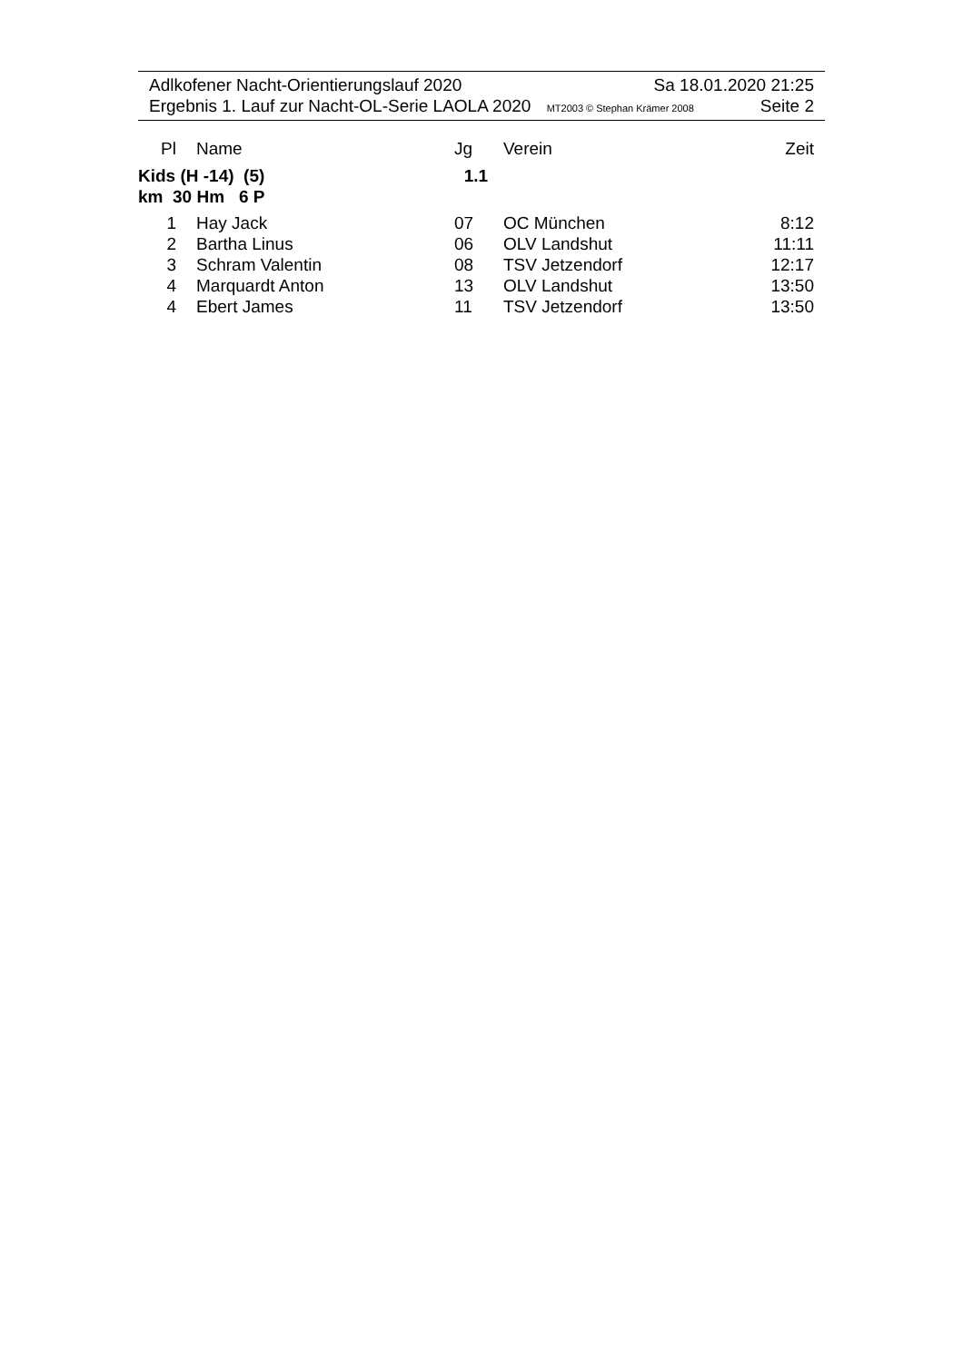Adlkofener Nacht-Orientierungslauf 2020 Sa 18.01.2020 21:25
Ergebnis 1. Lauf zur Nacht-OL-Serie LAOLA 2020 MT2003 © Stephan Krämer 2008 Seite 2
| Pl | Name | Jg | Verein | Zeit |
| --- | --- | --- | --- | --- |
| Kids (H -14) (5) 1.1 km 30 Hm 6 P | | | | |
| 1 | Hay Jack | 07 | OC München | 8:12 |
| 2 | Bartha Linus | 06 | OLV Landshut | 11:11 |
| 3 | Schram Valentin | 08 | TSV Jetzendorf | 12:17 |
| 4 | Marquardt Anton | 13 | OLV Landshut | 13:50 |
| 4 | Ebert James | 11 | TSV Jetzendorf | 13:50 |